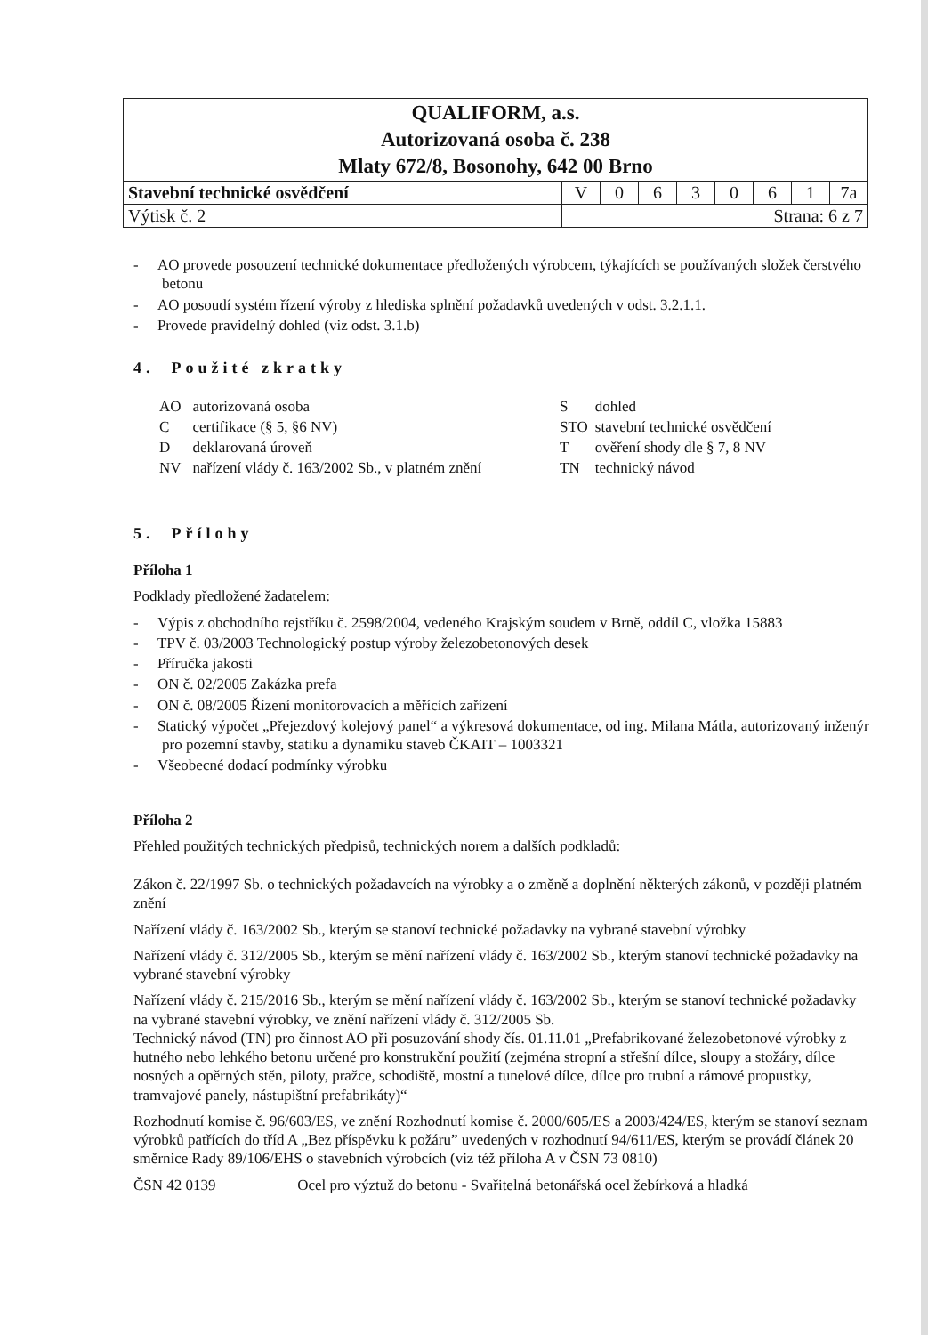| QUALIFORM, a.s. Autorizovaná osoba č. 238 Mlaty 672/8, Bosonohy, 642 00 Brno | | | | | | | | |
| Stavební technické osvědčení | V | 0 | 6 | 3 | 0 | 6 | 1 | 7a |
| Výtisk č. 2 | Strana: 6 z 7 | | | | | | | |
- AO provede posouzení technické dokumentace předložených výrobcem, týkajících se používaných složek čerstvého betonu
- AO posoudí systém řízení výroby z hlediska splnění požadavků uvedených v odst. 3.2.1.1.
- Provede pravidelný dohled (viz odst. 3.1.b)
4. Použité zkratky
| AO | autorizovaná osoba |
| C | certifikace (§ 5, §6 NV) |
| D | deklarovaná úroveň |
| NV | nařízení vlády č. 163/2002 Sb., v platném znění |
| S | dohled |
| STO | stavební technické osvědčení |
| T | ověření shody dle § 7, 8 NV |
| TN | technický návod |
5. Přílohy
Příloha 1
Podklady předložené žadatelem:
- Výpis z obchodního rejstříku č. 2598/2004, vedeného Krajským soudem v Brně, oddíl C, vložka 15883
- TPV č. 03/2003 Technologický postup výroby železobetonových desek
- Příručka jakosti
- ON č. 02/2005 Zakázka prefa
- ON č. 08/2005 Řízení monitorovacích a měřících zařízení
- Statický výpočet „Přejezdový kolejový panel“ a výkresová dokumentace, od ing. Milana Mátla, autorizovaný inženýr pro pozemní stavby, statiku a dynamiku staveb ČKAIT – 1003321
- Všeobecné dodací podmínky výrobku
Příloha 2
Přehled použitých technických předpisů, technických norem a dalších podkladů:
Zákon č. 22/1997 Sb. o technických požadavcích na výrobky a o změně a doplnění některých zákonů, v později platném znění
Nařízení vlády č. 163/2002 Sb., kterým se stanoví technické požadavky na vybrané stavební výrobky
Nařízení vlády č. 312/2005 Sb., kterým se mění nařízení vlády č. 163/2002 Sb., kterým stanoví technické požadavky na vybrané stavební výrobky
Nařízení vlády č. 215/2016 Sb., kterým se mění nařízení vlády č. 163/2002 Sb., kterým se stanoví technické požadavky na vybrané stavební výrobky, ve znění nařízení vlády č. 312/2005 Sb.
Technický návod (TN) pro činnost AO při posuzování shody čís. 01.11.01 „Prefabrikované železobetonové výrobky z hutného nebo lehkého betonu určené pro konstrukční použití (zejména stropní a střešní dílce, sloupy a stožáry, dílce nosných a opěrných stěn, piloty, pražce, schodiště, mostní a tunelové dílce, dílce pro trubní a rámové propustky, tramvajové panely, nástupištní prefabrikáty)“
Rozhodnutí komise č. 96/603/ES, ve znění Rozhodnutí komise č. 2000/605/ES a 2003/424/ES, kterým se stanoví seznam výrobků patřících do tříd A „Bez příspěvku k požáru” uvedených v rozhodnutí 94/611/ES, kterým se provádí článek 20 směrnice Rady 89/106/EHS o stavebních výrobcích (viz též příloha A v ČSN 73 0810)
ČSN 42 0139 Ocel pro výztuž do betonu - Svařitelná betonářská ocel žebírková a hladká